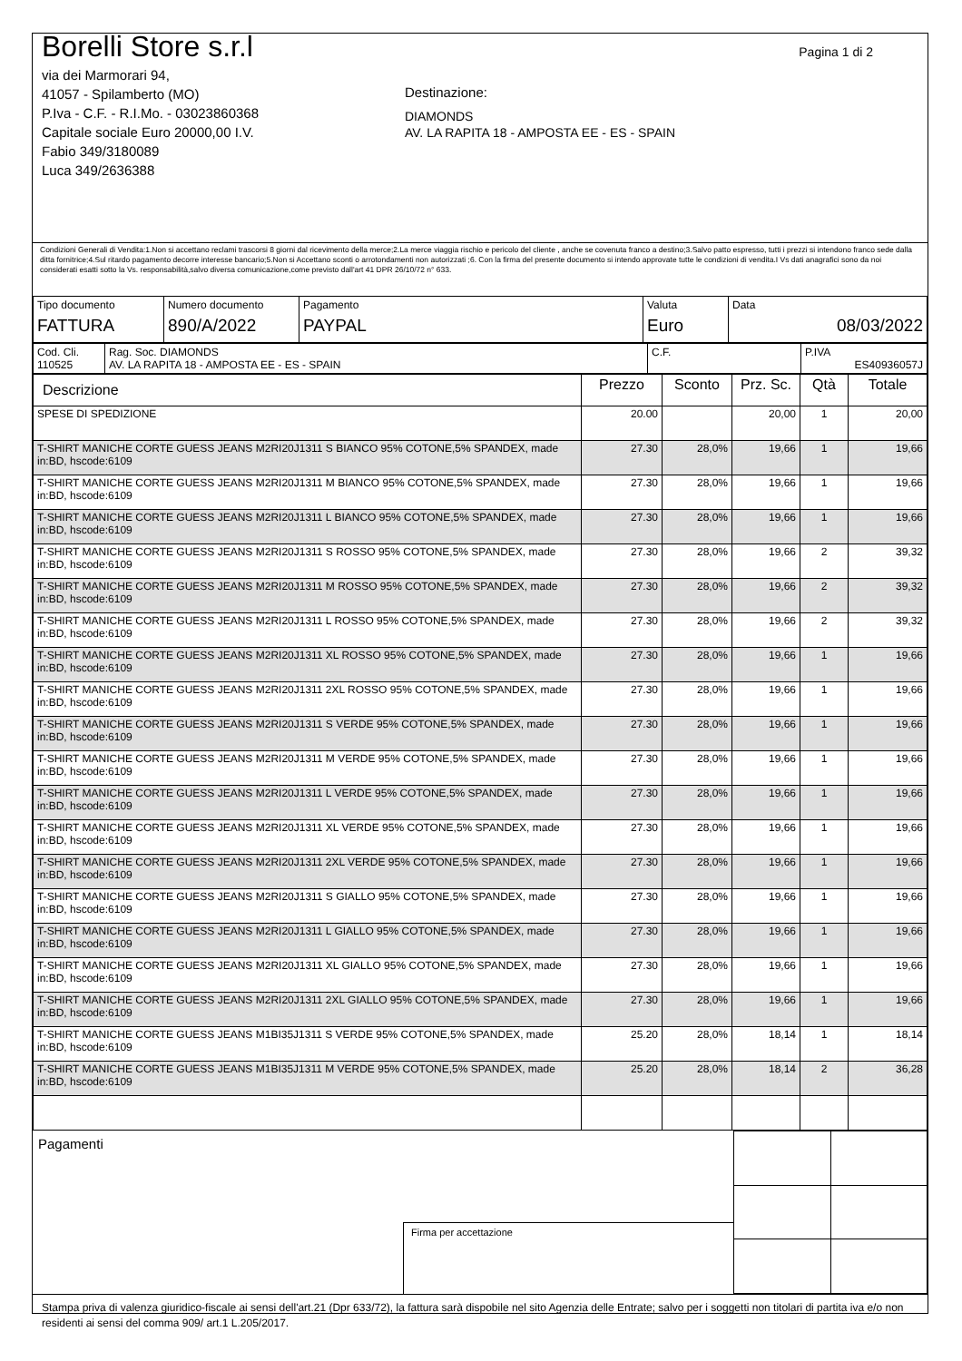Borelli Store s.r.l
via dei Marmorari 94,
41057 - Spilamberto (MO)
P.Iva - C.F. - R.I.Mo. - 03023860368
Capitale sociale Euro 20000,00 I.V.
Fabio 349/3180089
Luca 349/2636388
Destinazione:
DIAMONDS
AV. LA RAPITA 18 - AMPOSTA EE - ES - SPAIN
Pagina 1 di 2
Condizioni Generali di Vendita:1.Non si accettano reclami trascorsi 8 giorni dal ricevimento della merce;2.La merce viaggia rischio e pericolo del cliente , anche se covenuta franco a destino;3.Salvo patto espresso, tutti i prezzi si intendono franco sede dalla ditta fornitrice;4.Sul ritardo pagamento decorre interesse bancario;5.Non si Accettano sconti o arrotondamenti non autorizzati ;6. Con la firma del presente documento si intendo approvate tutte le condizioni di vendita.I Vs dati anagrafici sono da noi considerati esatti sotto la Vs. responsabilità,salvo diversa comunicazione,come previsto dall'art 41 DPR 26/10/72 n° 633.
| Tipo documento FATTURA | Numero documento 890/A/2022 | Pagamento PAYPAL | Valuta Euro | Data 08/03/2022 |
| Cod. Cli. 110525 | Rag. Soc. DIAMONDS AV. LA RAPITA 18 - AMPOSTA EE - ES - SPAIN | C.F. | P.IVA ES40936057J |
| Descrizione | Prezzo | Sconto | Prz. Sc. | Qtà | Totale |
| --- | --- | --- | --- | --- | --- |
| SPESE DI SPEDIZIONE | 20.00 | | 20,00 | 1 | 20,00 |
| T-SHIRT MANICHE CORTE GUESS JEANS M2RI20J1311 S BIANCO 95% COTONE,5% SPANDEX, made in:BD, hscode:6109 | 27.30 | 28,0% | 19,66 | 1 | 19,66 |
| T-SHIRT MANICHE CORTE GUESS JEANS M2RI20J1311 M BIANCO 95% COTONE,5% SPANDEX, made in:BD, hscode:6109 | 27.30 | 28,0% | 19,66 | 1 | 19,66 |
| T-SHIRT MANICHE CORTE GUESS JEANS M2RI20J1311 L BIANCO 95% COTONE,5% SPANDEX, made in:BD, hscode:6109 | 27.30 | 28,0% | 19,66 | 1 | 19,66 |
| T-SHIRT MANICHE CORTE GUESS JEANS M2RI20J1311 S ROSSO 95% COTONE,5% SPANDEX, made in:BD, hscode:6109 | 27.30 | 28,0% | 19,66 | 2 | 39,32 |
| T-SHIRT MANICHE CORTE GUESS JEANS M2RI20J1311 M ROSSO 95% COTONE,5% SPANDEX, made in:BD, hscode:6109 | 27.30 | 28,0% | 19,66 | 2 | 39,32 |
| T-SHIRT MANICHE CORTE GUESS JEANS M2RI20J1311 L ROSSO 95% COTONE,5% SPANDEX, made in:BD, hscode:6109 | 27.30 | 28,0% | 19,66 | 2 | 39,32 |
| T-SHIRT MANICHE CORTE GUESS JEANS M2RI20J1311 XL ROSSO 95% COTONE,5% SPANDEX, made in:BD, hscode:6109 | 27.30 | 28,0% | 19,66 | 1 | 19,66 |
| T-SHIRT MANICHE CORTE GUESS JEANS M2RI20J1311 2XL ROSSO 95% COTONE,5% SPANDEX, made in:BD, hscode:6109 | 27.30 | 28,0% | 19,66 | 1 | 19,66 |
| T-SHIRT MANICHE CORTE GUESS JEANS M2RI20J1311 S VERDE 95% COTONE,5% SPANDEX, made in:BD, hscode:6109 | 27.30 | 28,0% | 19,66 | 1 | 19,66 |
| T-SHIRT MANICHE CORTE GUESS JEANS M2RI20J1311 M VERDE 95% COTONE,5% SPANDEX, made in:BD, hscode:6109 | 27.30 | 28,0% | 19,66 | 1 | 19,66 |
| T-SHIRT MANICHE CORTE GUESS JEANS M2RI20J1311 L VERDE 95% COTONE,5% SPANDEX, made in:BD, hscode:6109 | 27.30 | 28,0% | 19,66 | 1 | 19,66 |
| T-SHIRT MANICHE CORTE GUESS JEANS M2RI20J1311 XL VERDE 95% COTONE,5% SPANDEX, made in:BD, hscode:6109 | 27.30 | 28,0% | 19,66 | 1 | 19,66 |
| T-SHIRT MANICHE CORTE GUESS JEANS M2RI20J1311 2XL VERDE 95% COTONE,5% SPANDEX, made in:BD, hscode:6109 | 27.30 | 28,0% | 19,66 | 1 | 19,66 |
| T-SHIRT MANICHE CORTE GUESS JEANS M2RI20J1311 S GIALLO 95% COTONE,5% SPANDEX, made in:BD, hscode:6109 | 27.30 | 28,0% | 19,66 | 1 | 19,66 |
| T-SHIRT MANICHE CORTE GUESS JEANS M2RI20J1311 L GIALLO 95% COTONE,5% SPANDEX, made in:BD, hscode:6109 | 27.30 | 28,0% | 19,66 | 1 | 19,66 |
| T-SHIRT MANICHE CORTE GUESS JEANS M2RI20J1311 XL GIALLO 95% COTONE,5% SPANDEX, made in:BD, hscode:6109 | 27.30 | 28,0% | 19,66 | 1 | 19,66 |
| T-SHIRT MANICHE CORTE GUESS JEANS M2RI20J1311 2XL GIALLO 95% COTONE,5% SPANDEX, made in:BD, hscode:6109 | 27.30 | 28,0% | 19,66 | 1 | 19,66 |
| T-SHIRT MANICHE CORTE GUESS JEANS M1BI35J1311 S VERDE 95% COTONE,5% SPANDEX, made in:BD, hscode:6109 | 25.20 | 28,0% | 18,14 | 1 | 18,14 |
| T-SHIRT MANICHE CORTE GUESS JEANS M1BI35J1311 M VERDE 95% COTONE,5% SPANDEX, made in:BD, hscode:6109 | 25.20 | 28,0% | 18,14 | 2 | 36,28 |
Pagamenti
Firma per accettazione
Stampa priva di valenza giuridico-fiscale ai sensi dell'art.21 (Dpr 633/72), la fattura sarà dispobile nel sito Agenzia delle Entrate; salvo per i soggetti non titolari di partita iva e/o non residenti ai sensi del comma 909/ art.1 L.205/2017.